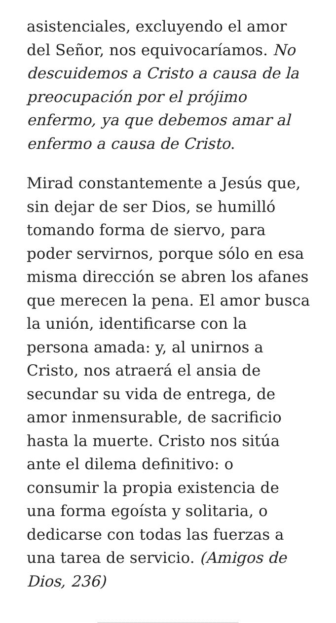asistenciales, excluyendo el amor del Señor, nos equivocaríamos. No descuidemos a Cristo a causa de la preocupación por el prójimo enfermo, ya que debemos amar al enfermo a causa de Cristo.
Mirad constantemente a Jesús que, sin dejar de ser Dios, se humilló tomando forma de siervo, para poder servirnos, porque sólo en esa misma dirección se abren los afanes que merecen la pena. El amor busca la unión, identificarse con la persona amada: y, al unirnos a Cristo, nos atraerá el ansia de secundar su vida de entrega, de amor inmensurable, de sacrificio hasta la muerte. Cristo nos sitúa ante el dilema definitivo: o consumir la propia existencia de una forma egoísta y solitaria, o dedicarse con todas las fuerzas a una tarea de servicio. (Amigos de Dios, 236)